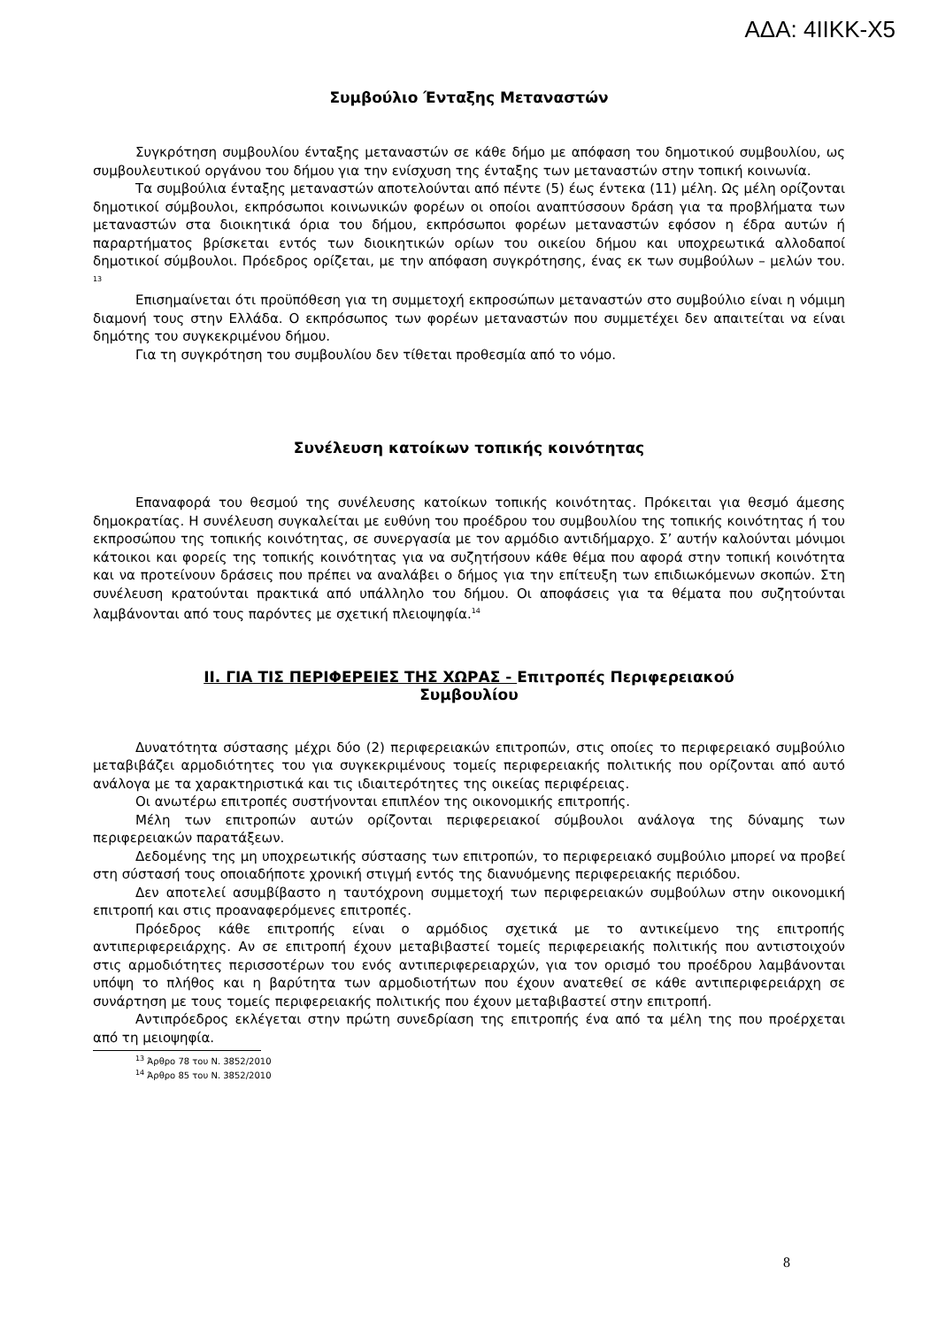ΑΔΑ: 4ΙΙΚΚ-Χ5
Συμβούλιο Ένταξης Μεταναστών
Συγκρότηση συμβουλίου ένταξης μεταναστών σε κάθε δήμο με απόφαση του δημοτικού συμβουλίου, ως συμβουλευτικού οργάνου του δήμου για την ενίσχυση της ένταξης των μεταναστών στην τοπική κοινωνία.
Τα συμβούλια ένταξης μεταναστών αποτελούνται από πέντε (5) έως έντεκα (11) μέλη. Ως μέλη ορίζονται δημοτικοί σύμβουλοι, εκπρόσωποι κοινωνικών φορέων οι οποίοι αναπτύσσουν δράση για τα προβλήματα των μεταναστών στα διοικητικά όρια του δήμου, εκπρόσωποι φορέων μεταναστών εφόσον η έδρα αυτών ή παραρτήματος βρίσκεται εντός των διοικητικών ορίων του οικείου δήμου και υποχρεωτικά αλλοδαποί δημοτικοί σύμβουλοι. Πρόεδρος ορίζεται, με την απόφαση συγκρότησης, ένας εκ των συμβούλων – μελών του. <sup>13</sup>
Επισημαίνεται ότι προϋπόθεση για τη συμμετοχή εκπροσώπων μεταναστών στο συμβούλιο είναι η νόμιμη διαμονή τους στην Ελλάδα. Ο εκπρόσωπος των φορέων μεταναστών που συμμετέχει δεν απαιτείται να είναι δημότης του συγκεκριμένου δήμου.
Για τη συγκρότηση του συμβουλίου δεν τίθεται προθεσμία από το νόμο.
Συνέλευση κατοίκων τοπικής κοινότητας
Επαναφορά του θεσμού της συνέλευσης κατοίκων τοπικής κοινότητας. Πρόκειται για θεσμό άμεσης δημοκρατίας. Η συνέλευση συγκαλείται με ευθύνη του προέδρου του συμβουλίου της τοπικής κοινότητας ή του εκπροσώπου της τοπικής κοινότητας, σε συνεργασία με τον αρμόδιο αντιδήμαρχο. Σ’ αυτήν καλούνται μόνιμοι κάτοικοι και φορείς της τοπικής κοινότητας για να συζητήσουν κάθε θέμα που αφορά στην τοπική κοινότητα και να προτείνουν δράσεις που πρέπει να αναλάβει ο δήμος για την επίτευξη των επιδιωκόμενων σκοπών. Στη συνέλευση κρατούνται πρακτικά από υπάλληλο του δήμου. Οι αποφάσεις για τα θέματα που συζητούνται λαμβάνονται από τους παρόντες με σχετική πλειοψηφία.<sup>14</sup>
ΙΙ. ΓΙΑ ΤΙΣ ΠΕΡΙΦΕΡΕΙΕΣ ΤΗΣ ΧΩΡΑΣ - Επιτροπές Περιφερειακού
Συμβουλίου
Δυνατότητα σύστασης μέχρι δύο (2) περιφερειακών επιτροπών, στις οποίες το περιφερειακό συμβούλιο μεταβιβάζει αρμοδιότητες του για συγκεκριμένους τομείς περιφερειακής πολιτικής που ορίζονται από αυτό ανάλογα με τα χαρακτηριστικά και τις ιδιαιτερότητες της οικείας περιφέρειας.
Οι ανωτέρω επιτροπές συστήνονται επιπλέον της οικονομικής επιτροπής.
Μέλη των επιτροπών αυτών ορίζονται περιφερειακοί σύμβουλοι ανάλογα της δύναμης των περιφερειακών παρατάξεων.
Δεδομένης της μη υποχρεωτικής σύστασης των επιτροπών, το περιφερειακό συμβούλιο μπορεί να προβεί στη σύστασή τους οποιαδήποτε χρονική στιγμή εντός της διανυόμενης περιφερειακής περιόδου.
Δεν αποτελεί ασυμβίβαστο η ταυτόχρονη συμμετοχή των περιφερειακών συμβούλων στην οικονομική επιτροπή και στις προαναφερόμενες επιτροπές.
Πρόεδρος κάθε επιτροπής είναι ο αρμόδιος σχετικά με το αντικείμενο της επιτροπής αντιπεριφερειάρχης. Αν σε επιτροπή έχουν μεταβιβαστεί τομείς περιφερειακής πολιτικής που αντιστοιχούν στις αρμοδιότητες περισσοτέρων του ενός αντιπεριφερειαρχών, για τον ορισμό του προέδρου λαμβάνονται υπόψη το πλήθος και η βαρύτητα των αρμοδιοτήτων που έχουν ανατεθεί σε κάθε αντιπεριφερειάρχη σε συνάρτηση με τους τομείς περιφερειακής πολιτικής που έχουν μεταβιβαστεί στην επιτροπή.
Αντιπρόεδρος εκλέγεται στην πρώτη συνεδρίαση της επιτροπής ένα από τα μέλη της που προέρχεται από τη μειοψηφία.
<sup>13</sup> Άρθρο 78 του Ν. 3852/2010
<sup>14</sup> Άρθρο 85 του Ν. 3852/2010
8